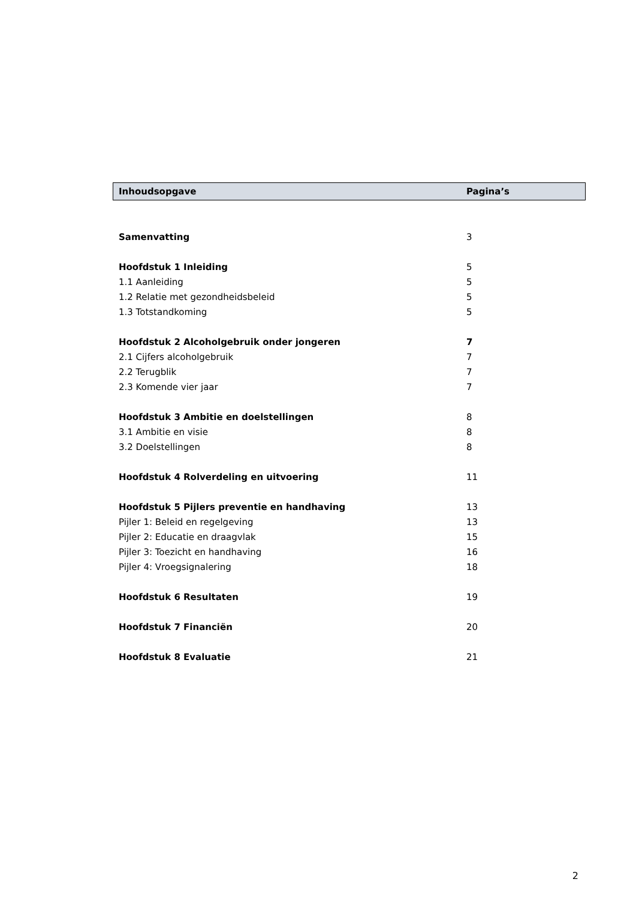| Inhoudsopgave | Pagina’s |
| --- | --- |
| Samenvatting | 3 |
| Hoofdstuk 1 Inleiding | 5 |
| 1.1 Aanleiding | 5 |
| 1.2 Relatie met gezondheidsbeleid | 5 |
| 1.3 Totstandkoming | 5 |
| Hoofdstuk 2 Alcoholgebruik onder jongeren | 7 |
| 2.1 Cijfers alcoholgebruik | 7 |
| 2.2 Terugblik | 7 |
| 2.3 Komende vier jaar | 7 |
| Hoofdstuk 3 Ambitie en doelstellingen | 8 |
| 3.1 Ambitie en visie | 8 |
| 3.2 Doelstellingen | 8 |
| Hoofdstuk 4 Rolverdeling en uitvoering | 11 |
| Hoofdstuk 5 Pijlers preventie en handhaving | 13 |
| Pijler 1: Beleid en regelgeving | 13 |
| Pijler 2: Educatie en draagvlak | 15 |
| Pijler 3: Toezicht en handhaving | 16 |
| Pijler 4: Vroegsignalering | 18 |
| Hoofdstuk 6 Resultaten | 19 |
| Hoofdstuk 7 Financiën | 20 |
| Hoofdstuk 8 Evaluatie | 21 |
2